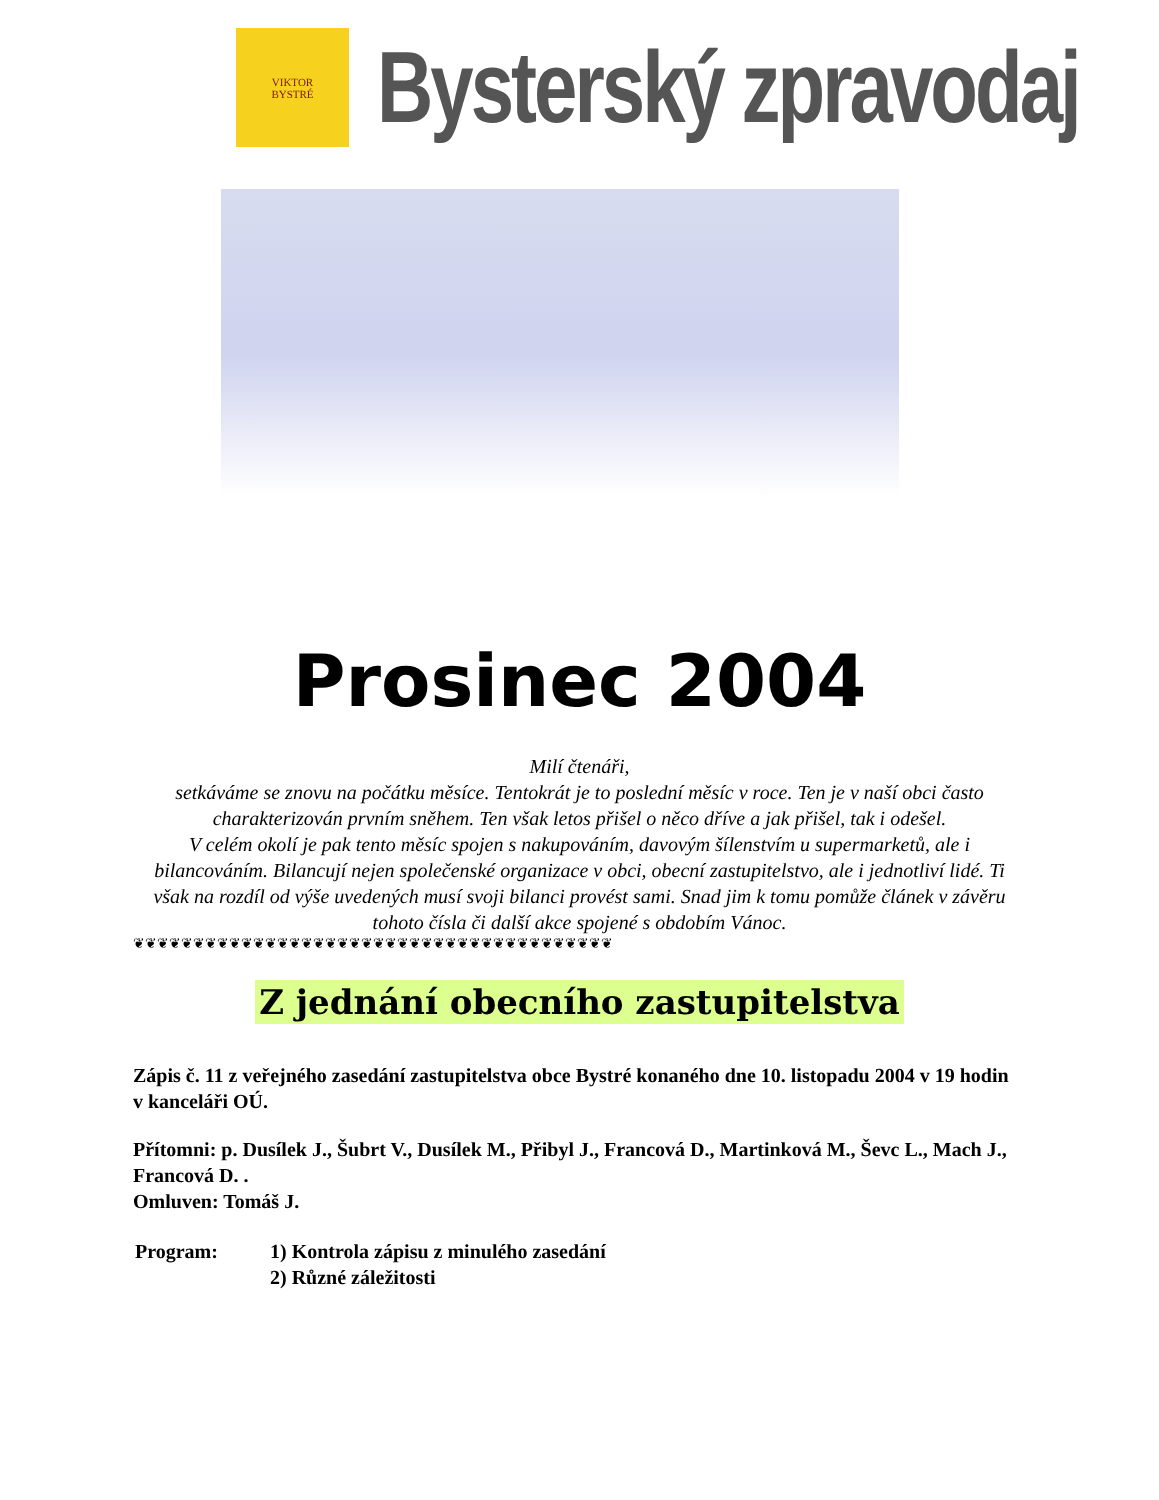VIKTOR
BYSTRÉ
Bysterský zpravodaj
Prosinec 2004
Milí čtenáři,
setkáváme se znovu na počátku měsíce. Tentokrát je to poslední měsíc v roce. Ten je v naší obci často charakterizován prvním sněhem. Ten však letos přišel o něco dříve a jak přišel, tak i odešel.
V celém okolí je pak tento měsíc spojen s nakupováním, davovým šílenstvím u supermarketů, ale i bilancováním. Bilancují nejen společenské organizace v obci, obecní zastupitelstvo, ale i jednotliví lidé. Ti však na rozdíl od výše uvedených musí svoji bilanci provést sami. Snad jim k tomu pomůže článek v závěru tohoto čísla či další akce spojené s obdobím Vánoc.
❦❦❦❦❦❦❦❦❦❦❦❦❦❦❦❦❦❦❦❦❦❦❦❦❦❦❦❦❦❦❦❦❦❦❦❦❦❦❦❦
Z jednání obecního zastupitelstva
Zápis č. 11 z veřejného zasedání zastupitelstva obce Bystré konaného dne 10. listopadu 2004 v 19 hodin v kanceláři OÚ.
Přítomni: p. Dusílek J., Šubrt V., Dusílek M., Přibyl J., Francová D., Martinková M., Ševc L., Mach J., Francová D. .
Omluven: Tomáš J.
| Program: | 1) Kontrola zápisu z minulého zasedání 2) Různé záležitosti |